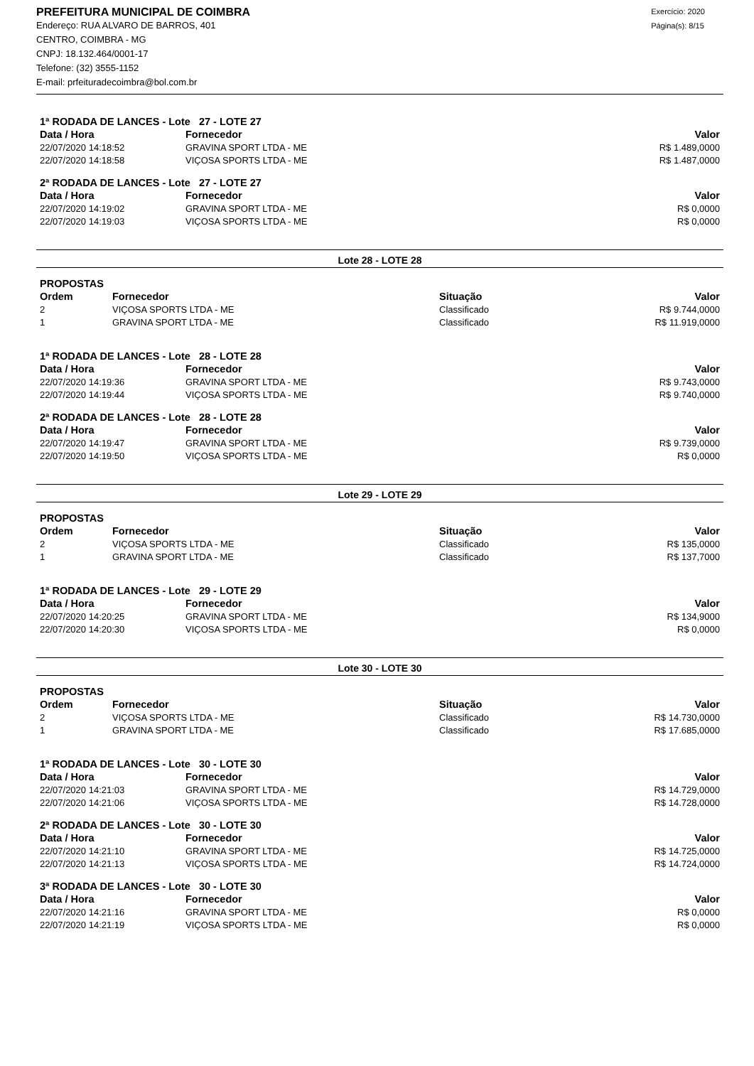PREFEITURA MUNICIPAL DE COIMBRA
Endereço: RUA ALVARO DE BARROS, 401
CENTRO, COIMBRA - MG
CNPJ: 18.132.464/0001-17
Telefone: (32) 3555-1152
E-mail: prfeituradecoimbra@bol.com.br
Exercício: 2020
Página(s): 8/15
1ª RODADA DE LANCES - Lote 27 - LOTE 27
| Data / Hora | Fornecedor | Valor |
| --- | --- | --- |
| 22/07/2020 14:18:52 | GRAVINA SPORT LTDA - ME | R$ 1.489,0000 |
| 22/07/2020 14:18:58 | VIÇOSA SPORTS LTDA - ME | R$ 1.487,0000 |
2ª RODADA DE LANCES - Lote 27 - LOTE 27
| Data / Hora | Fornecedor | Valor |
| --- | --- | --- |
| 22/07/2020 14:19:02 | GRAVINA SPORT LTDA - ME | R$ 0,0000 |
| 22/07/2020 14:19:03 | VIÇOSA SPORTS LTDA - ME | R$ 0,0000 |
Lote 28 - LOTE 28
PROPOSTAS
| Ordem | Fornecedor | Situação | Valor |
| --- | --- | --- | --- |
| 2 | VIÇOSA SPORTS LTDA - ME | Classificado | R$ 9.744,0000 |
| 1 | GRAVINA SPORT LTDA - ME | Classificado | R$ 11.919,0000 |
1ª RODADA DE LANCES - Lote 28 - LOTE 28
| Data / Hora | Fornecedor | Valor |
| --- | --- | --- |
| 22/07/2020 14:19:36 | GRAVINA SPORT LTDA - ME | R$ 9.743,0000 |
| 22/07/2020 14:19:44 | VIÇOSA SPORTS LTDA - ME | R$ 9.740,0000 |
2ª RODADA DE LANCES - Lote 28 - LOTE 28
| Data / Hora | Fornecedor | Valor |
| --- | --- | --- |
| 22/07/2020 14:19:47 | GRAVINA SPORT LTDA - ME | R$ 9.739,0000 |
| 22/07/2020 14:19:50 | VIÇOSA SPORTS LTDA - ME | R$ 0,0000 |
Lote 29 - LOTE 29
PROPOSTAS
| Ordem | Fornecedor | Situação | Valor |
| --- | --- | --- | --- |
| 2 | VIÇOSA SPORTS LTDA - ME | Classificado | R$ 135,0000 |
| 1 | GRAVINA SPORT LTDA - ME | Classificado | R$ 137,7000 |
1ª RODADA DE LANCES - Lote 29 - LOTE 29
| Data / Hora | Fornecedor | Valor |
| --- | --- | --- |
| 22/07/2020 14:20:25 | GRAVINA SPORT LTDA - ME | R$ 134,9000 |
| 22/07/2020 14:20:30 | VIÇOSA SPORTS LTDA - ME | R$ 0,0000 |
Lote 30 - LOTE 30
PROPOSTAS
| Ordem | Fornecedor | Situação | Valor |
| --- | --- | --- | --- |
| 2 | VIÇOSA SPORTS LTDA - ME | Classificado | R$ 14.730,0000 |
| 1 | GRAVINA SPORT LTDA - ME | Classificado | R$ 17.685,0000 |
1ª RODADA DE LANCES - Lote 30 - LOTE 30
| Data / Hora | Fornecedor | Valor |
| --- | --- | --- |
| 22/07/2020 14:21:03 | GRAVINA SPORT LTDA - ME | R$ 14.729,0000 |
| 22/07/2020 14:21:06 | VIÇOSA SPORTS LTDA - ME | R$ 14.728,0000 |
2ª RODADA DE LANCES - Lote 30 - LOTE 30
| Data / Hora | Fornecedor | Valor |
| --- | --- | --- |
| 22/07/2020 14:21:10 | GRAVINA SPORT LTDA - ME | R$ 14.725,0000 |
| 22/07/2020 14:21:13 | VIÇOSA SPORTS LTDA - ME | R$ 14.724,0000 |
3ª RODADA DE LANCES - Lote 30 - LOTE 30
| Data / Hora | Fornecedor | Valor |
| --- | --- | --- |
| 22/07/2020 14:21:16 | GRAVINA SPORT LTDA - ME | R$ 0,0000 |
| 22/07/2020 14:21:19 | VIÇOSA SPORTS LTDA - ME | R$ 0,0000 |